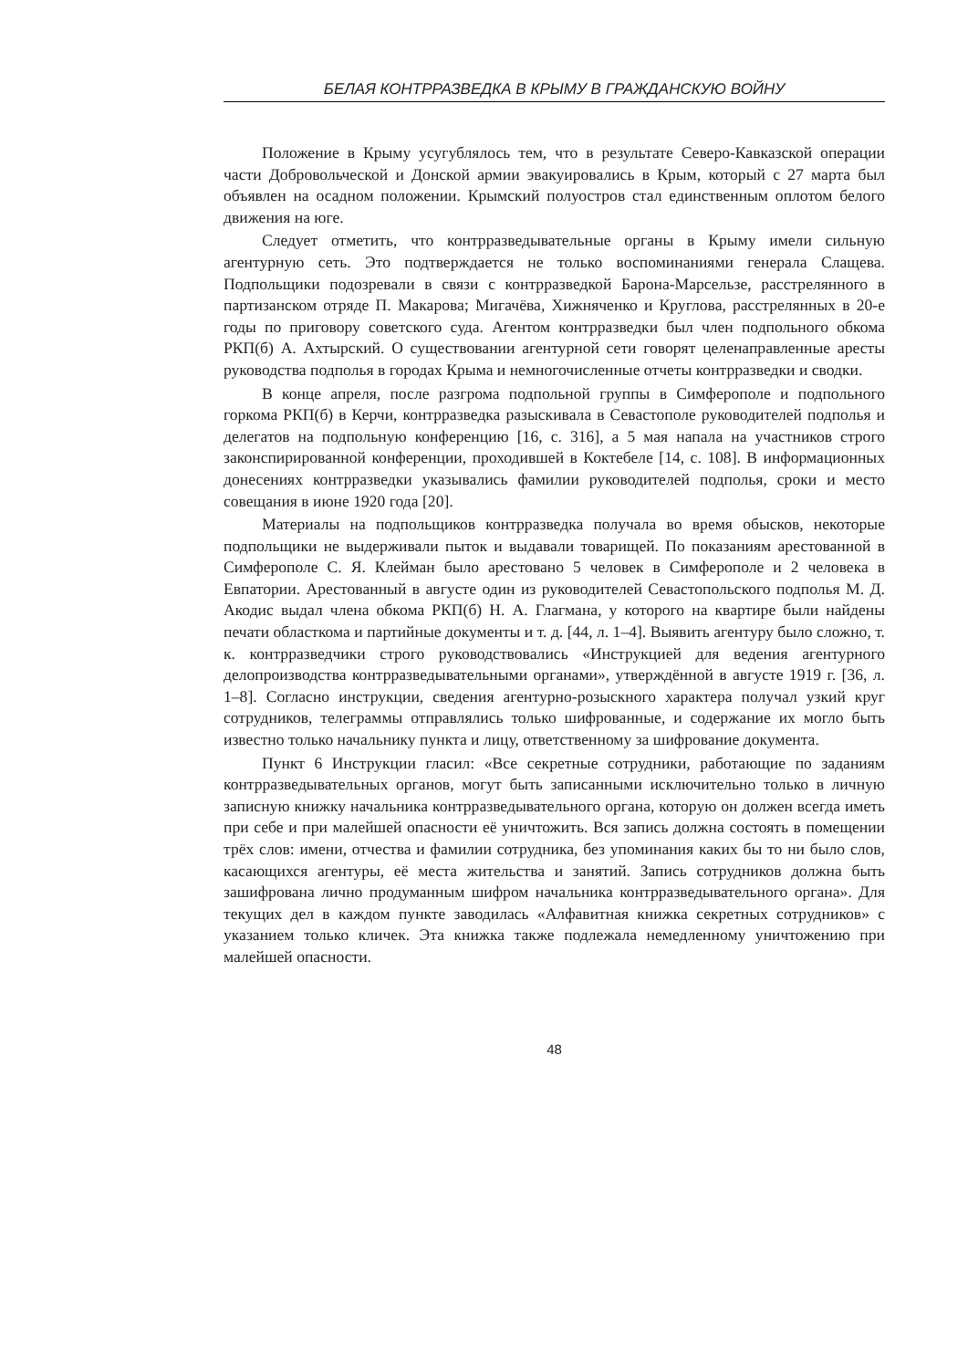БЕЛАЯ КОНТРРАЗВЕДКА В КРЫМУ В ГРАЖДАНСКУЮ ВОЙНУ
Положение в Крыму усугублялось тем, что в результате Северо-Кавказской операции части Добровольческой и Донской армии эвакуировались в Крым, который с 27 марта был объявлен на осадном положении. Крымский полуостров стал единственным оплотом белого движения на юге.
Следует отметить, что контрразведывательные органы в Крыму имели сильную агентурную сеть. Это подтверждается не только воспоминаниями генерала Слащева. Подпольщики подозревали в связи с контрразведкой Барона-Марсельзе, расстрелянного в партизанском отряде П. Макарова; Мигачёва, Хижняченко и Круглова, расстрелянных в 20-е годы по приговору советского суда. Агентом контрразведки был член подпольного обкома РКП(б) А. Ахтырский. О существовании агентурной сети говорят целенаправленные аресты руководства подполья в городах Крыма и немногочисленные отчеты контрразведки и сводки.
В конце апреля, после разгрома подпольной группы в Симферополе и подпольного горкома РКП(б) в Керчи, контрразведка разыскивала в Севастополе руководителей подполья и делегатов на подпольную конференцию [16, с. 316], а 5 мая напала на участников строго законспирированной конференции, проходившей в Коктебеле [14, с. 108]. В информационных донесениях контрразведки указывались фамилии руководителей подполья, сроки и место совещания в июне 1920 года [20].
Материалы на подпольщиков контрразведка получала во время обысков, некоторые подпольщики не выдерживали пыток и выдавали товарищей. По показаниям арестованной в Симферополе С. Я. Клейман было арестовано 5 человек в Симферополе и 2 человека в Евпатории. Арестованный в августе один из руководителей Севастопольского подполья М. Д. Акодис выдал члена обкома РКП(б) Н. А. Глагмана, у которого на квартире были найдены печати областкома и партийные документы и т. д. [44, л. 1–4]. Выявить агентуру было сложно, т. к. контрразведчики строго руководствовались «Инструкцией для ведения агентурного делопроизводства контрразведывательными органами», утверждённой в августе 1919 г. [36, л. 1–8]. Согласно инструкции, сведения агентурно-розыскного характера получал узкий круг сотрудников, телеграммы отправлялись только шифрованные, и содержание их могло быть известно только начальнику пункта и лицу, ответственному за шифрование документа.
Пункт 6 Инструкции гласил: «Все секретные сотрудники, работающие по заданиям контрразведывательных органов, могут быть записанными исключительно только в личную записную книжку начальника контрразведывательного органа, которую он должен всегда иметь при себе и при малейшей опасности её уничтожить. Вся запись должна состоять в помещении трёх слов: имени, отчества и фамилии сотрудника, без упоминания каких бы то ни было слов, касающихся агентуры, её места жительства и занятий. Запись сотрудников должна быть зашифрована лично продуманным шифром начальника контрразведывательного органа». Для текущих дел в каждом пункте заводилась «Алфавитная книжка секретных сотрудников» с указанием только кличек. Эта книжка также подлежала немедленному уничтожению при малейшей опасности.
48